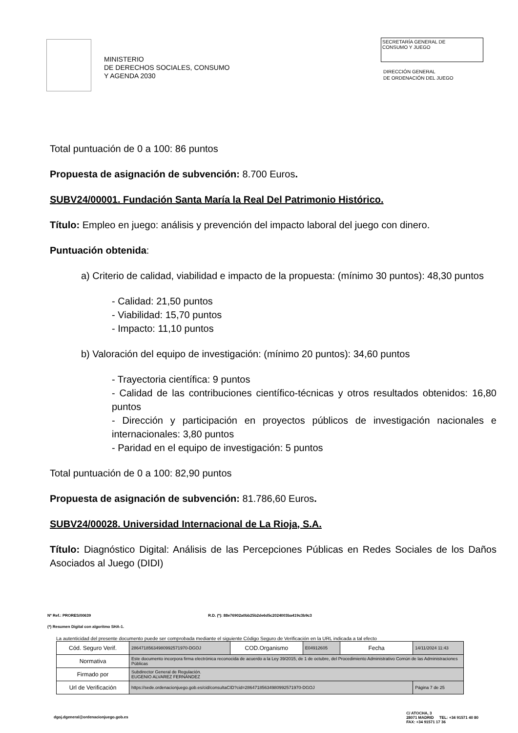MINISTERIO
DE DERECHOS SOCIALES, CONSUMO
Y AGENDA 2030
SECRETARÍA GENERAL DE
CONSUMO Y JUEGO
DIRECCIÓN GENERAL
DE ORDENACIÓN DEL JUEGO
Total puntuación de 0 a 100: 86 puntos
Propuesta de asignación de subvención: 8.700 Euros.
SUBV24/00001. Fundación Santa María la Real Del Patrimonio Histórico.
Título: Empleo en juego: análisis y prevención del impacto laboral del juego con dinero.
Puntuación obtenida:
a) Criterio de calidad, viabilidad e impacto de la propuesta: (mínimo 30 puntos): 48,30 puntos
- Calidad: 21,50 puntos
- Viabilidad: 15,70 puntos
- Impacto: 11,10 puntos
b) Valoración del equipo de investigación: (mínimo 20 puntos): 34,60 puntos
- Trayectoria científica: 9 puntos
- Calidad de las contribuciones científico-técnicas y otros resultados obtenidos: 16,80 puntos
- Dirección y participación en proyectos públicos de investigación nacionales e internacionales: 3,80 puntos
- Paridad en el equipo de investigación: 5 puntos
Total puntuación de 0 a 100: 82,90 puntos
Propuesta de asignación de subvención: 81.786,60 Euros.
SUBV24/00028. Universidad Internacional de La Rioja, S.A.
Título: Diagnóstico Digital: Análisis de las Percepciones Públicas en Redes Sociales de los Daños Asociados al Juego (DIDI)
Nº Ref.: PRORES/00639 R.D. (*): 88e76902a0bb25b2de6d5c2024003ba419c3b9c3
(*) Resumen Digital con algoritmo SHA-1.
La autenticidad del presente documento puede ser comprobada mediante el siguiente Código Seguro de Verificación en la URL indicada a tal efecto
| Cód. Seguro Verif. | 28647185634980992571970-DGOJ | COD.Organismo | E04912605 | Fecha | 14/11/2024 11:43 |
| Normativa | Este documento incorpora firma electrónica reconocida de acuerdo a la Ley 39/2015, de 1 de octubre, del Procedimiento Administrativo Común de las Administraciones Públicas | | | | |
| Firmado por | Subdirector General de Regulación. EUGENIO ALVAREZ FERNÁNDEZ | | | | |
| Url de Verificación | https://sede.ordenacionjuego.gob.es/cid/consultaCID?cid=28647185634980992571970-DGOJ | | | | Página 7 de 25 |
dgoj.dgeneral@ordenacionjuego.gob.es C/ ATOCHA, 3
28071 MADRID TEL: +34 91571 40 80
FAX: +34 91571 17 36